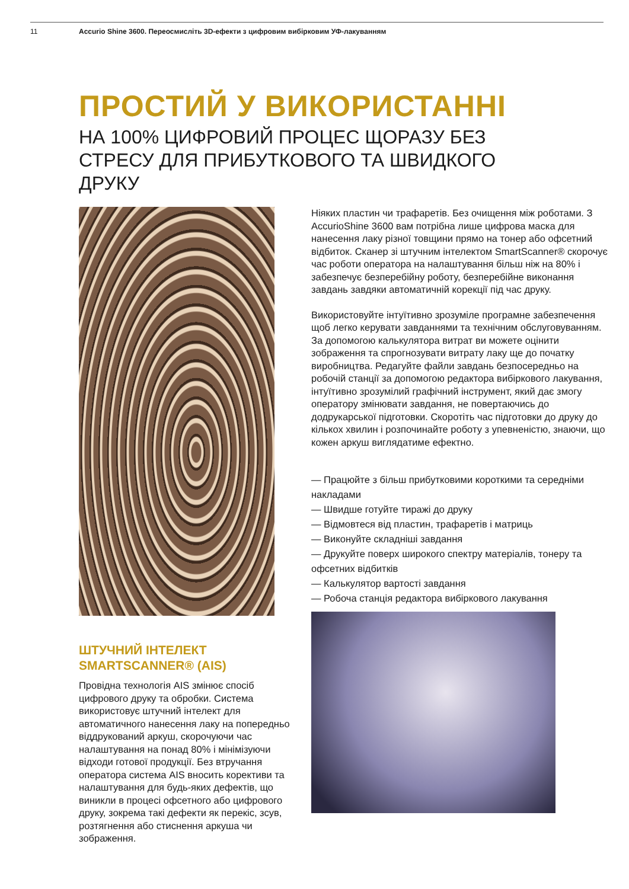11 Accurio Shine 3600. Переосмисліть 3D-ефекти з цифровим вибірковим УФ-лакуванням
ПРОСТИЙ У ВИКОРИСТАННІ
НА 100% ЦИФРОВИЙ ПРОЦЕС ЩОРАЗУ БЕЗ СТРЕСУ ДЛЯ ПРИБУТКОВОГО ТА ШВИДКОГО ДРУКУ
ШТУЧНИЙ ІНТЕЛЕКТ SMARTSCANNER® (AIS)
Провідна технологія AIS змінює спосіб цифрового друку та обробки. Система використовує штучний інтелект для автоматичного нанесення лаку на попередньо віддрукований аркуш, скорочуючи час налаштування на понад 80% і мінімізуючи відходи готової продукції. Без втручання оператора система AIS вносить корективи та налаштування для будь-яких дефектів, що виникли в процесі офсетного або цифрового друку, зокрема такі дефекти як перекіс, зсув, розтягнення або стиснення аркуша чи зображення.
Ніяких пластин чи трафаретів. Без очищення між роботами. З AccurioShine 3600 вам потрібна лише цифрова маска для нанесення лаку різної товщини прямо на тонер або офсетний відбиток. Сканер зі штучним інтелектом SmartScanner® скорочує час роботи оператора на налаштування більш ніж на 80% і забезпечує безперебійну роботу, безперебійне виконання завдань завдяки автоматичній корекції під час друку.
Використовуйте інтуїтивно зрозуміле програмне забезпечення щоб легко керувати завданнями та технічним обслуговуванням. За допомогою калькулятора витрат ви можете оцінити зображення та спрогнозувати витрату лаку ще до початку виробництва. Редагуйте файли завдань безпосередньо на робочій станції за допомогою редактора вибіркового лакування, інтуїтивно зрозумілий графічний інструмент, який дає змогу оператору змінювати завдання, не повертаючись до додрукарської підготовки. Скоротіть час підготовки до друку до кількох хвилин і розпочинайте роботу з упевненістю, знаючи, що кожен аркуш виглядатиме ефектно.
— Працюйте з більш прибутковими короткими та середніми накладами
— Швидше готуйте тиражі до друку
— Відмовтеся від пластин, трафаретів і матриць
— Виконуйте складніші завдання
— Друкуйте поверх широкого спектру матеріалів, тонеру та офсетних відбитків
— Калькулятор вартості завдання
— Робоча станція редактора вибіркового лакування